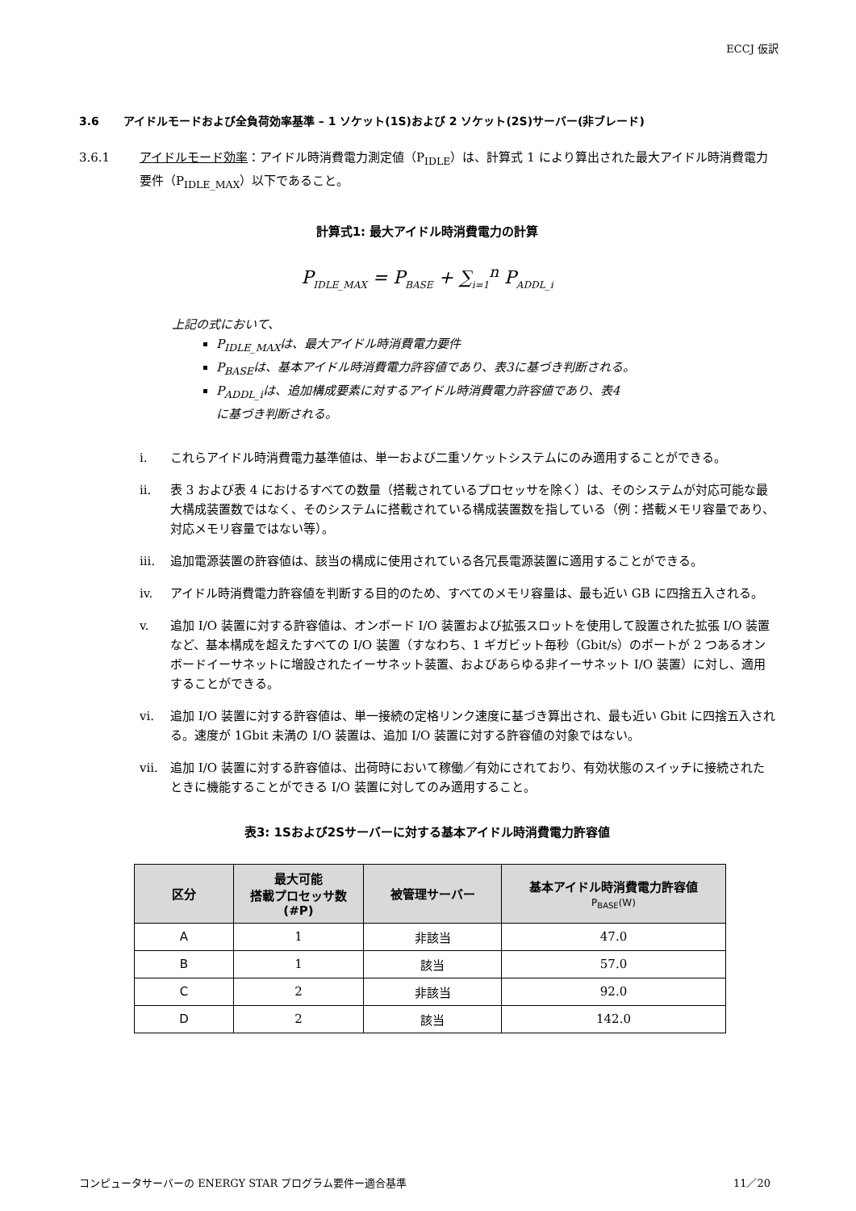ECCJ 仮訳
3.6 アイドルモードおよび全負荷効率基準 – 1 ソケット(1S)および 2 ソケット(2S)サーバー(非ブレード)
3.6.1 アイドルモード効率：アイドル時消費電力測定値（P<sub>IDLE</sub>）は、計算式 1 により算出された最大アイドル時消費電力要件（P<sub>IDLE_MAX</sub>）以下であること。
計算式1: 最大アイドル時消費電力の計算
P<sub>IDLE_MAX</sub> = P<sub>BASE</sub> + ∑<sub>i=1</sub><sup>n</sup> P<sub>ADDL_i</sub>
上記の式において、
P<sub>IDLE_MAX</sub>は、最大アイドル時消費電力要件
P<sub>BASE</sub>は、基本アイドル時消費電力許容値であり、表3に基づき判断される。
P<sub>ADDL_i</sub>は、追加構成要素に対するアイドル時消費電力許容値であり、表4
に基づき判断される。
i. これらアイドル時消費電力基準値は、単一および二重ソケットシステムにのみ適用することができる。
ii. 表 3 および表 4 におけるすべての数量（搭載されているプロセッサを除く）は、そのシステムが対応可能な最大構成装置数ではなく、そのシステムに搭載されている構成装置数を指している（例：搭載メモリ容量であり、対応メモリ容量ではない等）。
iii. 追加電源装置の許容値は、該当の構成に使用されている各冗長電源装置に適用することができる。
iv. アイドル時消費電力許容値を判断する目的のため、すべてのメモリ容量は、最も近い GB に四捨五入される。
v. 追加 I/O 装置に対する許容値は、オンボード I/O 装置および拡張スロットを使用して設置された拡張 I/O 装置など、基本構成を超えたすべての I/O 装置（すなわち、1 ギガビット毎秒（Gbit/s）のポートが 2 つあるオンボードイーサネットに増設されたイーサネット装置、およびあらゆる非イーサネット I/O 装置）に対し、適用することができる。
vi. 追加 I/O 装置に対する許容値は、単一接続の定格リンク速度に基づき算出され、最も近い Gbit に四捨五入される。速度が 1Gbit 未満の I/O 装置は、追加 I/O 装置に対する許容値の対象ではない。
vii. 追加 I/O 装置に対する許容値は、出荷時において稼働／有効にされており、有効状態のスイッチに接続されたときに機能することができる I/O 装置に対してのみ適用すること。
表3: 1Sおよび2Sサーバーに対する基本アイドル時消費電力許容値
| 区分 | 最大可能 搭載プロセッサ数 (#P) | 被管理サーバー | 基本アイドル時消費電力許容値 P<sub>BASE</sub>(W) |
| --- | --- | --- | --- |
| A | 1 | 非該当 | 47.0 |
| B | 1 | 該当 | 57.0 |
| C | 2 | 非該当 | 92.0 |
| D | 2 | 該当 | 142.0 |
コンピュータサーバーの ENERGY STAR プログラム要件ー適合基準 11／20